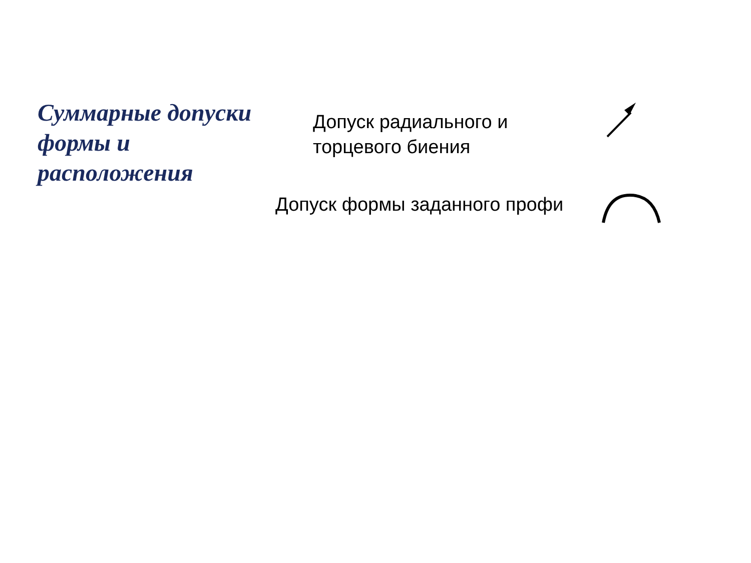Суммарные допуски формы и расположения
Допуск радиального и
торцевого биения
Допуск формы заданного профи